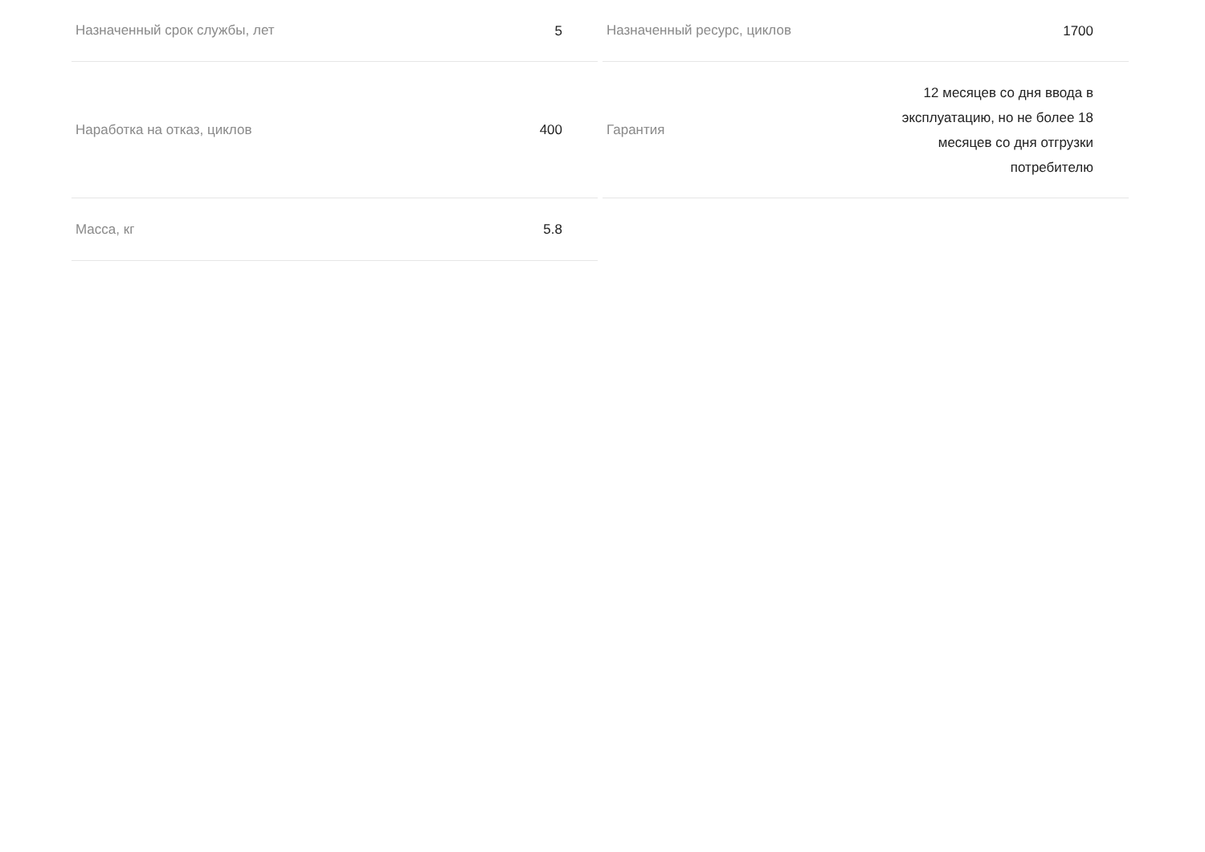Назначенный срок службы, лет 5
Назначенный ресурс, циклов 1700
Наработка на отказ, циклов 400
Гарантия 12 месяцев со дня ввода в
эксплуатацию, но не более 18
месяцев со дня отгрузки
потребителю
Масса, кг 5.8